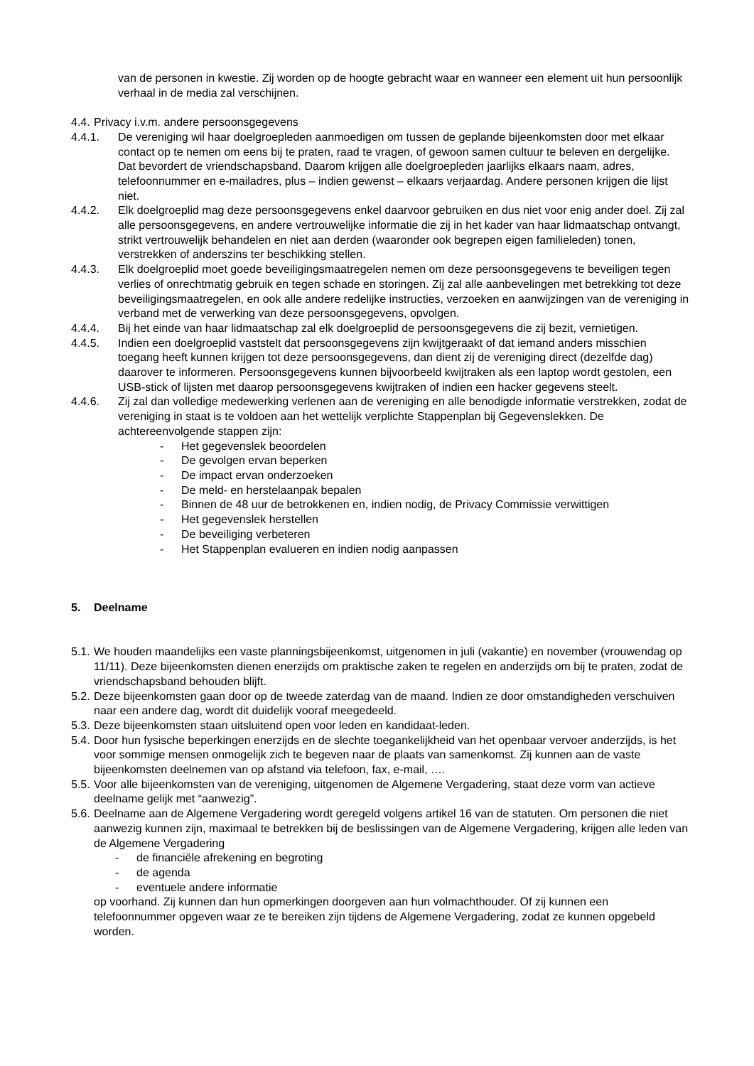van de personen in kwestie. Zij worden op de hoogte gebracht waar en wanneer een element uit hun persoonlijk verhaal in de media zal verschijnen.
4.4. Privacy i.v.m. andere persoonsgegevens
4.4.1. De vereniging wil haar doelgroepleden aanmoedigen om tussen de geplande bijeenkomsten door met elkaar contact op te nemen om eens bij te praten, raad te vragen, of gewoon samen cultuur te beleven en dergelijke. Dat bevordert de vriendschapsband. Daarom krijgen alle doelgroepleden jaarlijks elkaars naam, adres, telefoonnummer en e-mailadres, plus – indien gewenst – elkaars verjaardag. Andere personen krijgen die lijst niet.
4.4.2. Elk doelgroeplid mag deze persoonsgegevens enkel daarvoor gebruiken en dus niet voor enig ander doel. Zij zal alle persoonsgegevens, en andere vertrouwelijke informatie die zij in het kader van haar lidmaatschap ontvangt, strikt vertrouwelijk behandelen en niet aan derden (waaronder ook begrepen eigen familieleden) tonen, verstrekken of anderszins ter beschikking stellen.
4.4.3. Elk doelgroeplid moet goede beveiligingsmaatregelen nemen om deze persoonsgegevens te beveiligen tegen verlies of onrechtmatig gebruik en tegen schade en storingen. Zij zal alle aanbevelingen met betrekking tot deze beveiligingsmaatregelen, en ook alle andere redelijke instructies, verzoeken en aanwijzingen van de vereniging in verband met de verwerking van deze persoonsgegevens, opvolgen.
4.4.4. Bij het einde van haar lidmaatschap zal elk doelgroeplid de persoonsgegevens die zij bezit, vernietigen.
4.4.5. Indien een doelgroeplid vaststelt dat persoonsgegevens zijn kwijtgeraakt of dat iemand anders misschien toegang heeft kunnen krijgen tot deze persoonsgegevens, dan dient zij de vereniging direct (dezelfde dag) daarover te informeren. Persoonsgegevens kunnen bijvoorbeeld kwijtraken als een laptop wordt gestolen, een USB-stick of lijsten met daarop persoonsgegevens kwijtraken of indien een hacker gegevens steelt.
4.4.6. Zij zal dan volledige medewerking verlenen aan de vereniging en alle benodigde informatie verstrekken, zodat de vereniging in staat is te voldoen aan het wettelijk verplichte Stappenplan bij Gegevenslekken. De achtereenvolgende stappen zijn:
- Het gegevenslek beoordelen
- De gevolgen ervan beperken
- De impact ervan onderzoeken
- De meld- en herstelaanpak bepalen
- Binnen de 48 uur de betrokkenen en, indien nodig, de Privacy Commissie verwittigen
- Het gegevenslek herstellen
- De beveiliging verbeteren
- Het Stappenplan evalueren en indien nodig aanpassen
5. Deelname
5.1. We houden maandelijks een vaste planningsbijeenkomst, uitgenomen in juli (vakantie) en november (vrouwendag op 11/11). Deze bijeenkomsten dienen enerzijds om praktische zaken te regelen en anderzijds om bij te praten, zodat de vriendschapsband behouden blijft.
5.2. Deze bijeenkomsten gaan door op de tweede zaterdag van de maand. Indien ze door omstandigheden verschuiven naar een andere dag, wordt dit duidelijk vooraf meegedeeld.
5.3. Deze bijeenkomsten staan uitsluitend open voor leden en kandidaat-leden.
5.4. Door hun fysische beperkingen enerzijds en de slechte toegankelijkheid van het openbaar vervoer anderzijds, is het voor sommige mensen onmogelijk zich te begeven naar de plaats van samenkomst. Zij kunnen aan de vaste bijeenkomsten deelnemen van op afstand via telefoon, fax, e-mail, ….
5.5. Voor alle bijeenkomsten van de vereniging, uitgenomen de Algemene Vergadering, staat deze vorm van actieve deelname gelijk met “aanwezig”.
5.6. Deelname aan de Algemene Vergadering wordt geregeld volgens artikel 16 van de statuten. Om personen die niet aanwezig kunnen zijn, maximaal te betrekken bij de beslissingen van de Algemene Vergadering, krijgen alle leden van de Algemene Vergadering
- de financiële afrekening en begroting
- de agenda
- eventuele andere informatie
op voorhand. Zij kunnen dan hun opmerkingen doorgeven aan hun volmachthouder. Of zij kunnen een telefoonnummer opgeven waar ze te bereiken zijn tijdens de Algemene Vergadering, zodat ze kunnen opgebeld worden.